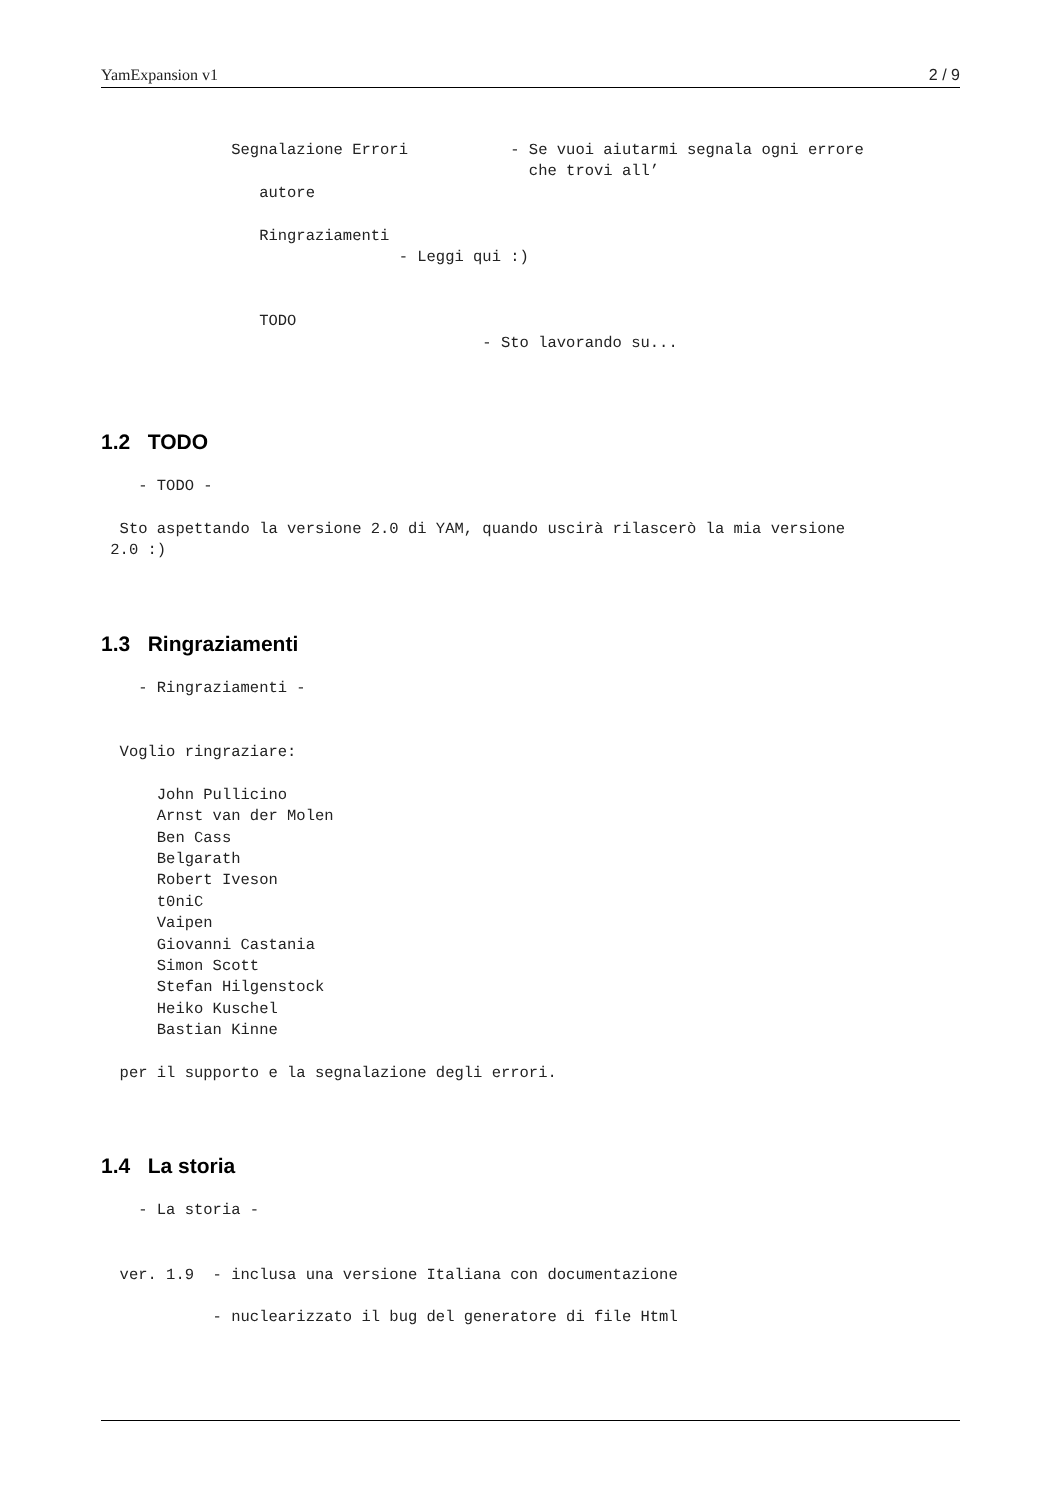YamExpansion v1 2 / 9
              Segnalazione Errori           - Se vuoi aiutarmi segnala ogni errore
                                              che trovi all’
                 autore

                 Ringraziamenti
                                - Leggi qui :)


                 TODO
                                         - Sto lavorando su...
1.2 TODO
    - TODO -

  Sto aspettando la versione 2.0 di YAM, quando uscirà rilascerò la mia versione
 2.0 :)
1.3 Ringraziamenti
    - Ringraziamenti -


  Voglio ringraziare:

      John Pullicino
      Arnst van der Molen
      Ben Cass
      Belgarath
      Robert Iveson
      t0niC
      Vaipen
      Giovanni Castania
      Simon Scott
      Stefan Hilgenstock
      Heiko Kuschel
      Bastian Kinne

  per il supporto e la segnalazione degli errori.
1.4 La storia
    - La storia -


  ver. 1.9  - inclusa una versione Italiana con documentazione

            - nuclearizzato il bug del generatore di file Html